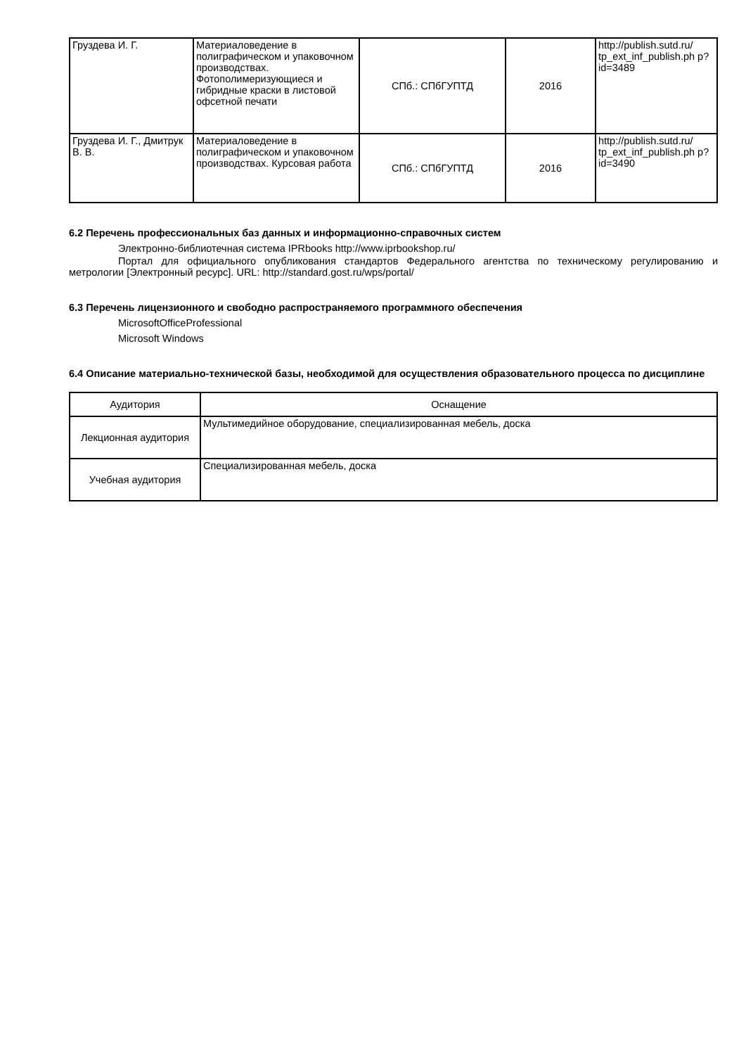| Груздева И. Г. | Материаловедение в полиграфическом и упаковочном производствах. Фотополимеризующиеся и гибридные краски в листовой офсетной печати | СПб.: СПбГУПТД | 2016 | http://publish.sutd.ru/ tp_ext_inf_publish.ph p?id=3489 |
| Груздева И. Г., Дмитрук В. В. | Материаловедение в полиграфическом и упаковочном производствах. Курсовая работа | СПб.: СПбГУПТД | 2016 | http://publish.sutd.ru/ tp_ext_inf_publish.ph p?id=3490 |
6.2 Перечень профессиональных баз данных и информационно-справочных систем
Электронно-библиотечная система IPRbooks http://www.iprbookshop.ru/
Портал для официального опубликования стандартов Федерального агентства по техническому регулированию и метрологии [Электронный ресурс]. URL: http://standard.gost.ru/wps/portal/
6.3 Перечень лицензионного и свободно распространяемого программного обеспечения
MicrosoftOfficeProfessional
Microsoft Windows
6.4 Описание материально-технической базы, необходимой для осуществления образовательного процесса по дисциплине
| Аудитория | Оснащение |
| --- | --- |
| Лекционная аудитория | Мультимедийное оборудование, специализированная мебель, доска |
| Учебная аудитория | Специализированная мебель, доска |